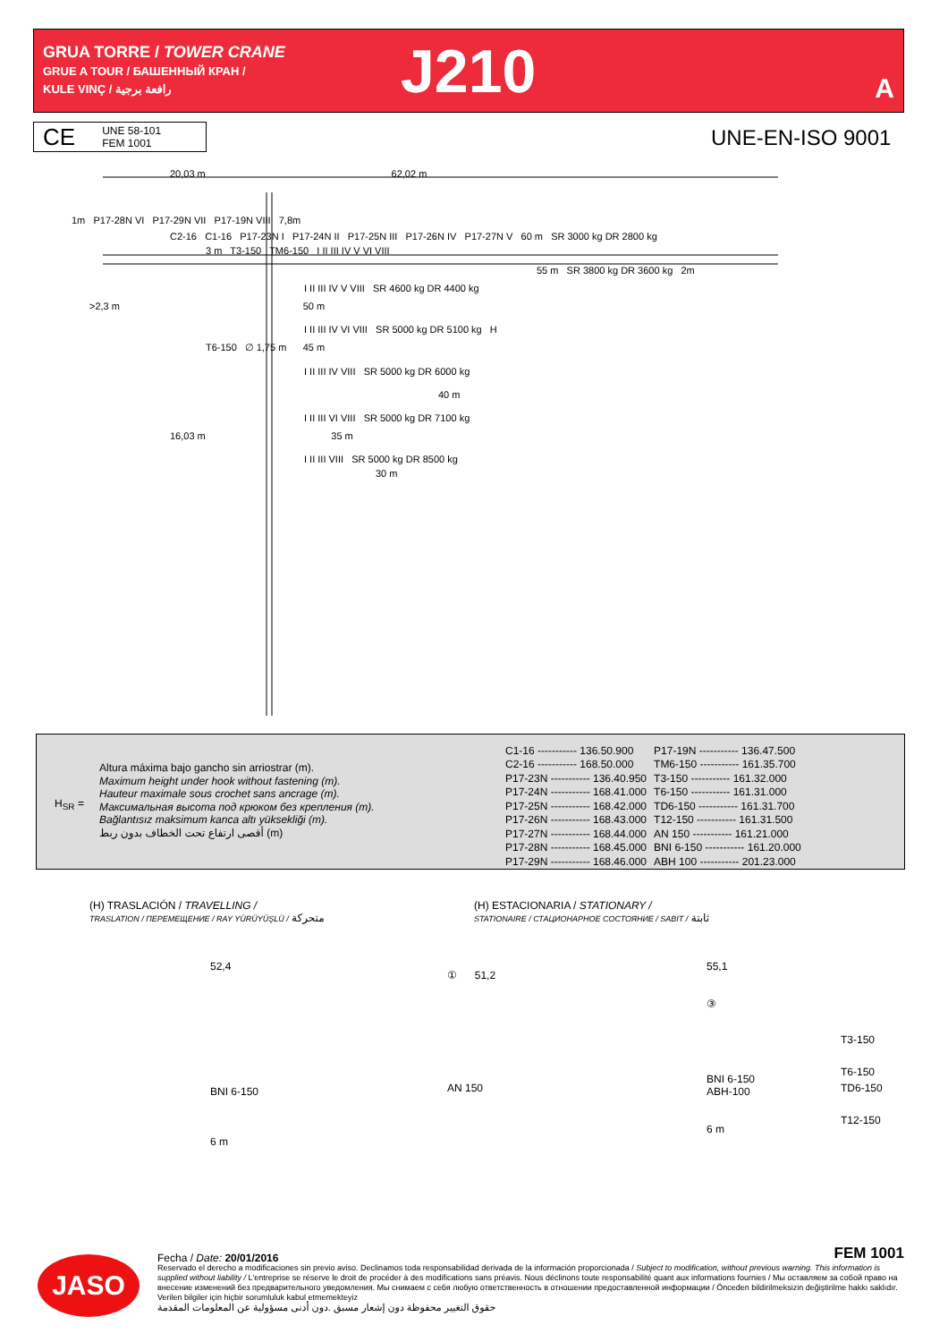GRUA TORRE / TOWER CRANE
GRUE A TOUR / БАШЕННЫЙ КРАН /
KULE VINÇ / رافعة برجية
J210
A
CE
UNE 58-101
FEM 1001
UNE-EN-ISO 9001
20,03 m 62,02 m
1m P17-28N VI P17-29N VII P17-19N VIII 7,8m
C2-16 C1-16 P17-23N I P17-24N II P17-25N III P17-26N IV P17-27N V 60 m SR 3000 kg DR 2800 kg
3 m T3-150 TM6-150 I II III IV V VI VIII
55 m SR 3800 kg DR 3600 kg 2m
I II III IV V VIII SR 4600 kg DR 4400 kg
>2,3 m 50 m
I II III IV VI VIII SR 5000 kg DR 5100 kg H
T6-150 ∅ 1,75 m 45 m
I II III IV VIII SR 5000 kg DR 6000 kg
40 m
I II III VI VIII SR 5000 kg DR 7100 kg
16,03 m 35 m
I II III VIII SR 5000 kg DR 8500 kg
30 m
H<sub>SR</sub> =
Altura máxima bajo gancho sin arriostrar (m).
Maximum height under hook without fastening (m).
Hauteur maximale sous crochet sans ancrage (m).
Максимальная высота под крюком без крепления (m).
Bağlantısız maksimum kanca altı yüksekliği (m).
أقصى ارتفاع تحت الخطاف بدون ربط (m)
| C1-16 ----------- 136.50.900 | P17-19N ----------- 136.47.500 |
| C2-16 ----------- 168.50.000 | TM6-150 ----------- 161.35.700 |
| P17-23N ----------- 136.40.950 | T3-150 ----------- 161.32.000 |
| P17-24N ----------- 168.41.000 | T6-150 ----------- 161.31.000 |
| P17-25N ----------- 168.42.000 | TD6-150 ----------- 161.31.700 |
| P17-26N ----------- 168.43.000 | T12-150 ----------- 161.31.500 |
| P17-27N ----------- 168.44.000 | AN 150 ----------- 161.21.000 |
| P17-28N ----------- 168.45.000 | BNI 6-150 ----------- 161.20.000 |
| P17-29N ----------- 168.46.000 | ABH 100 ----------- 201.23.000 |
(H) TRASLACIÓN / TRAVELLING /
TRASLATION / ПЕРЕМЕЩЕНИЕ / RAY YÜRÜYÜŞLÜ / متحركة
(H) ESTACIONARIA / STATIONARY /
STATIONAIRE / СТАЦИОНАРНОЕ СОСТОЯНИЕ / SABIT / ثابتة
52,4
BNI 6-150
6 m
① 51,2
AN 150
55,1
③
BNI 6-150
ABH-100
6 m
T3-150
T6-150
TD6-150
T12-150
JASO
Fecha / Date: 20/01/2016 FEM 1001
Reservado el derecho a modificaciones sin previo aviso. Declinamos toda responsabilidad derivada de la información proporcionada / Subject to modification, without previous warning. This information is supplied without liability / L'entreprise se réserve le droit de procéder à des modifications sans préavis. Nous déclinons toute responsabilité quant aux informations fournies / Мы оставляем за собой право на внесение изменений без предварительного уведомления. Мы снимаем с себя любую ответственность в отношении предоставленной информации / Önceden bildirilmeksizin değiştirilme hakkı saklıdır. Verilen bilgiler için hiçbir sorumluluk kabul etmemekteyiz
حقوق التغيير محفوظة دون إشعار مسبق .دون أدنى مسؤولية عن المعلومات المقدمة